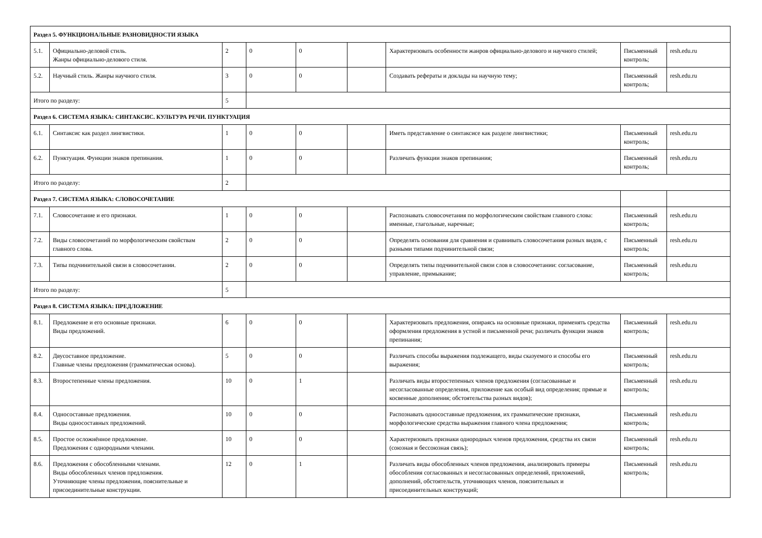| Раздел 5. ФУНКЦИОНАЛЬНЫЕ РАЗНОВИДНОСТИ ЯЗЫКА | | | | | | | | |
| 5.1. | Официально-деловой стиль. Жанры официально-делового стиля. | 2 | 0 | 0 | | Характеризовать особенности жанров официально-делового и научного стилей; | Письменный контроль; | resh.edu.ru |
| 5.2. | Научный стиль. Жанры научного стиля. | 3 | 0 | 0 | | Создавать рефераты и доклады на научную тему; | Письменный контроль; | resh.edu.ru |
| Итого по разделу: | | 5 | | | | | | |
| Раздел 6. СИСТЕМА ЯЗЫКА: СИНТАКСИС. КУЛЬТУРА РЕЧИ. ПУНКТУАЦИЯ | | | | | | | | |
| 6.1. | Синтаксис как раздел лингвистики. | 1 | 0 | 0 | | Иметь представление о синтаксисе как разделе лингвистики; | Письменный контроль; | resh.edu.ru |
| 6.2. | Пунктуация. Функции знаков препинания. | 1 | 0 | 0 | | Различать функции знаков препинания; | Письменный контроль; | resh.edu.ru |
| Итого по разделу: | | 2 | | | | | | |
| Раздел 7. СИСТЕМА ЯЗЫКА: СЛОВОСОЧЕТАНИЕ | | | | | | | | |
| 7.1. | Словосочетание и его признаки. | 1 | 0 | 0 | | Распознавать словосочетания по морфологическим свойствам главного слова: именные, глагольные, наречные; | Письменный контроль; | resh.edu.ru |
| 7.2. | Виды словосочетаний по морфологическим свойствам главного слова. | 2 | 0 | 0 | | Определять основания для сравнения и сравнивать словосочетания разных видов, с разными типами подчинительной связи; | Письменный контроль; | resh.edu.ru |
| 7.3. | Типы подчинительной связи в словосочетании. | 2 | 0 | 0 | | Определять типы подчинительной связи слов в словосочетании: согласование, управление, примыкание; | Письменный контроль; | resh.edu.ru |
| Итого по разделу: | | 5 | | | | | | |
| Раздел 8. СИСТЕМА ЯЗЫКА: ПРЕДЛОЖЕНИЕ | | | | | | | | |
| 8.1. | Предложение и его основные признаки. Виды предложений. | 6 | 0 | 0 | | Характеризовать предложения, опираясь на основные признаки, применять средства оформления предложения в устной и письменной речи; различать функции знаков препинания; | Письменный контроль; | resh.edu.ru |
| 8.2. | Двусоставное предложение. Главные члены предложения (грамматическая основа). | 5 | 0 | 0 | | Различать способы выражения подлежащего, виды сказуемого и способы его выражения; | Письменный контроль; | resh.edu.ru |
| 8.3. | Второстепенные члены предложения. | 10 | 0 | 1 | | Различать виды второстепенных членов предложения (согласованные и несогласованные определения, приложение как особый вид определения; прямые и косвенные дополнения; обстоятельства разных видов); | Письменный контроль; | resh.edu.ru |
| 8.4. | Односоставные предложения. Виды односоставных предложений. | 10 | 0 | 0 | | Распознавать односоставные предложения, их грамматические признаки, морфологические средства выражения главного члена предложения; | Письменный контроль; | resh.edu.ru |
| 8.5. | Простое осложнённое предложение. Предложения с однородными членами. | 10 | 0 | 0 | | Характеризовать признаки однородных членов предложения, средства их связи (союзная и бессоюзная связь); | Письменный контроль; | resh.edu.ru |
| 8.6. | Предложения с обособленными членами. Виды обособленных членов предложения. Уточняющие члены предложения, пояснительные и присоединительные конструкции. | 12 | 0 | 1 | | Различать виды обособленных членов предложения, анализировать примеры обособления согласованных и несогласованных определений, приложений, дополнений, обстоятельств, уточняющих членов, пояснительных и присоединительных конструкций; | Письменный контроль; | resh.edu.ru |